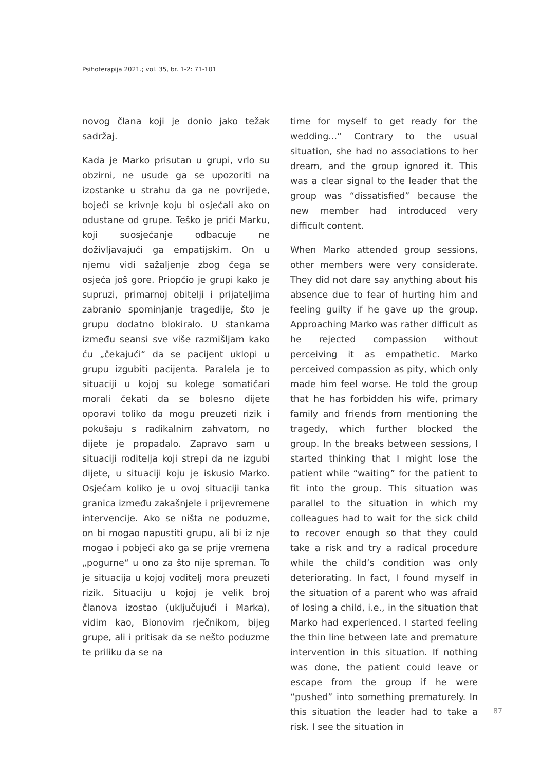Psihoterapija 2021.; vol. 35, br. 1-2: 71-101
novog člana koji je donio jako težak sadržaj.
Kada je Marko prisutan u grupi, vrlo su obzirni, ne usude ga se upozoriti na izostanke u strahu da ga ne povrijede, bojeći se krivnje koju bi osjećali ako on odustane od grupe. Teško je prići Marku, koji suosjećanje odbacuje ne doživljavajući ga empatijskim. On u njemu vidi sažaljenje zbog čega se osjeća još gore. Priopćio je grupi kako je supruzi, primarnoj obitelji i prijateljima zabranio spominjanje tragedije, što je grupu dodatno blokiralo. U stankama između seansi sve više razmišljam kako ću „čekajući“ da se pacijent uklopi u grupu izgubiti pacijenta. Paralela je to situaciji u kojoj su kolege somatičari morali čekati da se bolesno dijete oporavi toliko da mogu preuzeti rizik i pokušaju s radikalnim zahvatom, no dijete je propadalo. Zapravo sam u situaciji roditelja koji strepi da ne izgubi dijete, u situaciji koju je iskusio Marko. Osjećam koliko je u ovoj situaciji tanka granica između zakašnjele i prijevremene intervencije. Ako se ništa ne poduzme, on bi mogao napustiti grupu, ali bi iz nje mogao i pobjeći ako ga se prije vremena „pogurne“ u ono za što nije spreman. To je situacija u kojoj voditelj mora preuzeti rizik. Situaciju u kojoj je velik broj članova izostao (uključujući i Marka), vidim kao, Bionovim rječnikom, bijeg grupe, ali i pritisak da se nešto poduzme te priliku da se na
time for myself to get ready for the wedding...“ Contrary to the usual situation, she had no associations to her dream, and the group ignored it. This was a clear signal to the leader that the group was “dissatisfied” because the new member had introduced very difficult content.
When Marko attended group sessions, other members were very considerate. They did not dare say anything about his absence due to fear of hurting him and feeling guilty if he gave up the group. Approaching Marko was rather difficult as he rejected compassion without perceiving it as empathetic. Marko perceived compassion as pity, which only made him feel worse. He told the group that he has forbidden his wife, primary family and friends from mentioning the tragedy, which further blocked the group. In the breaks between sessions, I started thinking that I might lose the patient while “waiting” for the patient to fit into the group. This situation was parallel to the situation in which my colleagues had to wait for the sick child to recover enough so that they could take a risk and try a radical procedure while the child’s condition was only deteriorating. In fact, I found myself in the situation of a parent who was afraid of losing a child, i.e., in the situation that Marko had experienced. I started feeling the thin line between late and premature intervention in this situation. If nothing was done, the patient could leave or escape from the group if he were “pushed” into something prematurely. In this situation the leader had to take a risk. I see the situation in
87